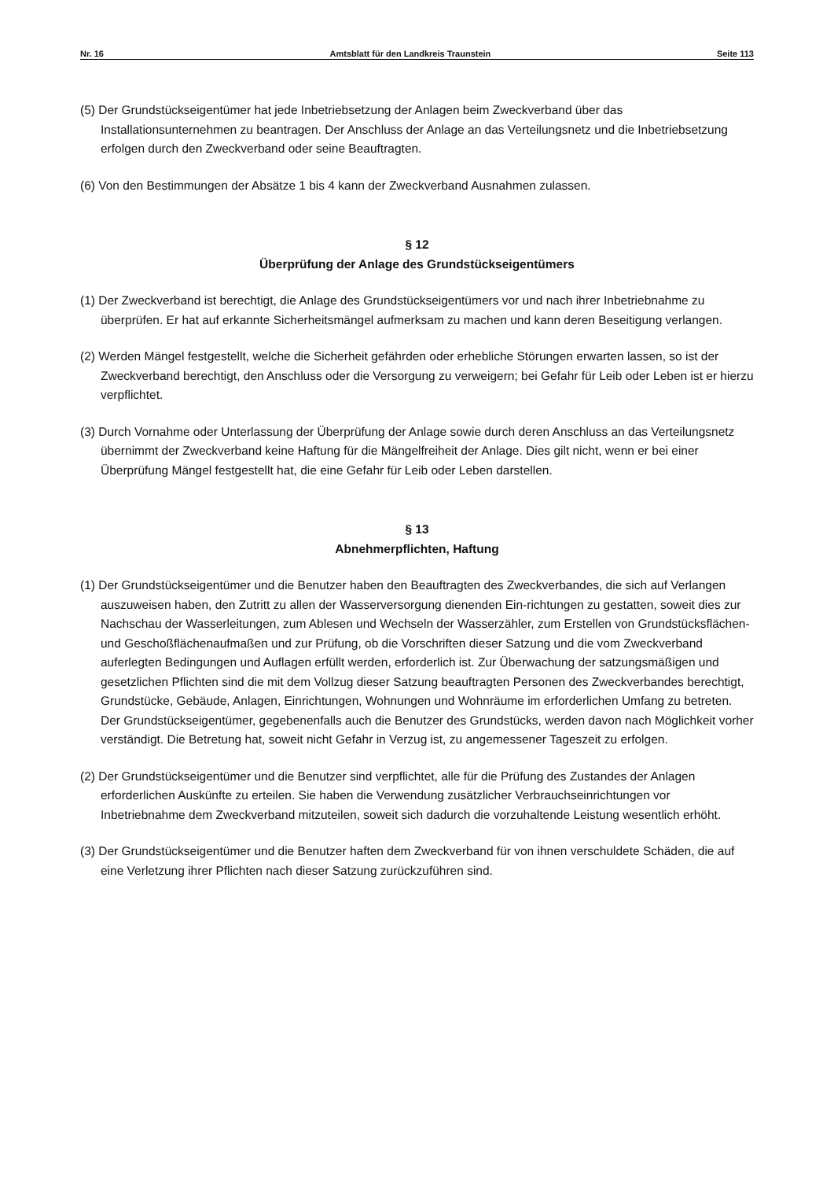Nr. 16 Amtsblatt für den Landkreis Traunstein Seite 113
(5) Der Grundstückseigentümer hat jede Inbetriebsetzung der Anlagen beim Zweckverband über das Installationsunternehmen zu beantragen. Der Anschluss der Anlage an das Verteilungsnetz und die Inbetriebsetzung erfolgen durch den Zweckverband oder seine Beauftragten.
(6) Von den Bestimmungen der Absätze 1 bis 4 kann der Zweckverband Ausnahmen zulassen.
§ 12
Überprüfung der Anlage des Grundstückseigentümers
(1) Der Zweckverband ist berechtigt, die Anlage des Grundstückseigentümers vor und nach ihrer Inbetriebnahme zu überprüfen. Er hat auf erkannte Sicherheitsmängel aufmerksam zu machen und kann deren Beseitigung verlangen.
(2) Werden Mängel festgestellt, welche die Sicherheit gefährden oder erhebliche Störungen erwarten lassen, so ist der Zweckverband berechtigt, den Anschluss oder die Versorgung zu verweigern; bei Gefahr für Leib oder Leben ist er hierzu verpflichtet.
(3) Durch Vornahme oder Unterlassung der Überprüfung der Anlage sowie durch deren Anschluss an das Verteilungsnetz übernimmt der Zweckverband keine Haftung für die Mängelfreiheit der Anlage. Dies gilt nicht, wenn er bei einer Überprüfung Mängel festgestellt hat, die eine Gefahr für Leib oder Leben darstellen.
§ 13
Abnehmerpflichten, Haftung
(1) Der Grundstückseigentümer und die Benutzer haben den Beauftragten des Zweckverbandes, die sich auf Verlangen auszuweisen haben, den Zutritt zu allen der Wasserversorgung dienenden Ein-richtungen zu gestatten, soweit dies zur Nachschau der Wasserleitungen, zum Ablesen und Wechseln der Wasserzähler, zum Erstellen von Grundstücksflächen- und Geschoßflächenaufmaßen und zur Prüfung, ob die Vorschriften dieser Satzung und die vom Zweckverband auferlegten Bedingungen und Auflagen erfüllt werden, erforderlich ist. Zur Überwachung der satzungsmäßigen und gesetzlichen Pflichten sind die mit dem Vollzug dieser Satzung beauftragten Personen des Zweckverbandes berechtigt, Grundstücke, Gebäude, Anlagen, Einrichtungen, Wohnungen und Wohnräume im erforderlichen Umfang zu betreten. Der Grundstückseigentümer, gegebenenfalls auch die Benutzer des Grundstücks, werden davon nach Möglichkeit vorher verständigt. Die Betretung hat, soweit nicht Gefahr in Verzug ist, zu angemessener Tageszeit zu erfolgen.
(2) Der Grundstückseigentümer und die Benutzer sind verpflichtet, alle für die Prüfung des Zustandes der Anlagen erforderlichen Auskünfte zu erteilen. Sie haben die Verwendung zusätzlicher Verbrauchseinrichtungen vor Inbetriebnahme dem Zweckverband mitzuteilen, soweit sich dadurch die vorzuhaltende Leistung wesentlich erhöht.
(3) Der Grundstückseigentümer und die Benutzer haften dem Zweckverband für von ihnen verschuldete Schäden, die auf eine Verletzung ihrer Pflichten nach dieser Satzung zurückzuführen sind.